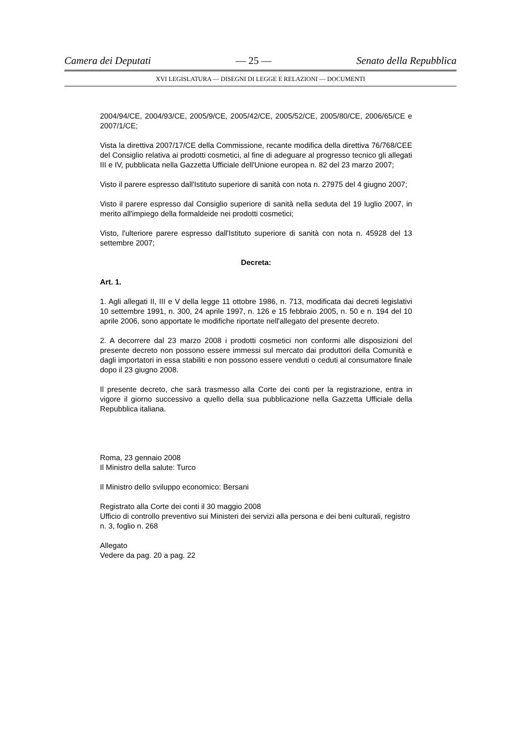Camera dei Deputati — 25 — Senato della Repubblica
XVI LEGISLATURA — DISEGNI DI LEGGE E RELAZIONI — DOCUMENTI
2004/94/CE, 2004/93/CE, 2005/9/CE, 2005/42/CE, 2005/52/CE, 2005/80/CE, 2006/65/CE e 2007/1/CE;
Vista la direttiva 2007/17/CE della Commissione, recante modifica della direttiva 76/768/CEE del Consiglio relativa ai prodotti cosmetici, al fine di adeguare al progresso tecnico gli allegati III e IV, pubblicata nella Gazzetta Ufficiale dell'Unione europea n. 82 del 23 marzo 2007;
Visto il parere espresso dall'Istituto superiore di sanità con nota n. 27975 del 4 giugno 2007;
Visto il parere espresso dal Consiglio superiore di sanità nella seduta del 19 luglio 2007, in merito all'impiego della formaldeide nei prodotti cosmetici;
Visto, l'ulteriore parere espresso dall'Istituto superiore di sanità con nota n. 45928 del 13 settembre 2007;
Decreta:
Art. 1.
1. Agli allegati II, III e V della legge 11 ottobre 1986, n. 713, modificata dai decreti legislativi 10 settembre 1991, n. 300, 24 aprile 1997, n. 126 e 15 febbraio 2005, n. 50 e n. 194 del 10 aprile 2006, sono apportate le modifiche riportate nell'allegato del presente decreto.
2. A decorrere dal 23 marzo 2008 i prodotti cosmetici non conformi alle disposizioni del presente decreto non possono essere immessi sul mercato dai produttori della Comunità e dagli importatori in essa stabiliti e non possono essere venduti o ceduti al consumatore finale dopo il 23 giugno 2008.
Il presente decreto, che sarà trasmesso alla Corte dei conti per la registrazione, entra in vigore il giorno successivo a quello della sua pubblicazione nella Gazzetta Ufficiale della Repubblica italiana.
Roma, 23 gennaio 2008
Il Ministro della salute: Turco
Il Ministro dello sviluppo economico: Bersani
Registrato alla Corte dei conti il 30 maggio 2008
Ufficio di controllo preventivo sui Ministeri dei servizi alla persona e dei beni culturali, registro n. 3, foglio n. 268
Allegato
Vedere da pag. 20 a pag. 22